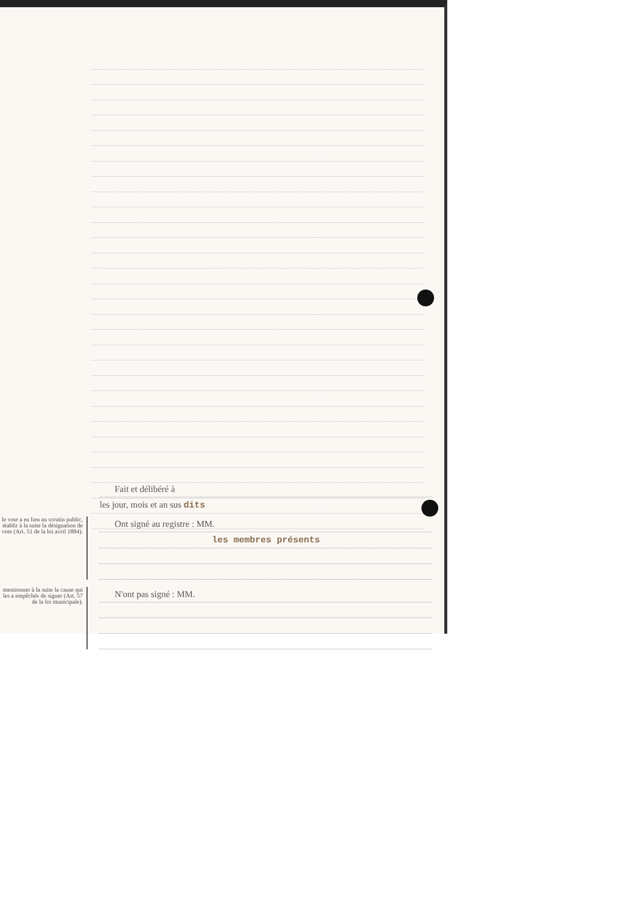Fait et délibéré à
les jour, mois et an sus dits
le vote a eu lieu au scrutin public, établir à la suite la désignation de vote (Art. 51 de la loi avril 1884).
Ont signé au registre : MM.
les membres présents
mentionner à la suite la cause qui les a empêchés de signer (Art. 57 de la loi municipale).
N'ont pas signé : MM.